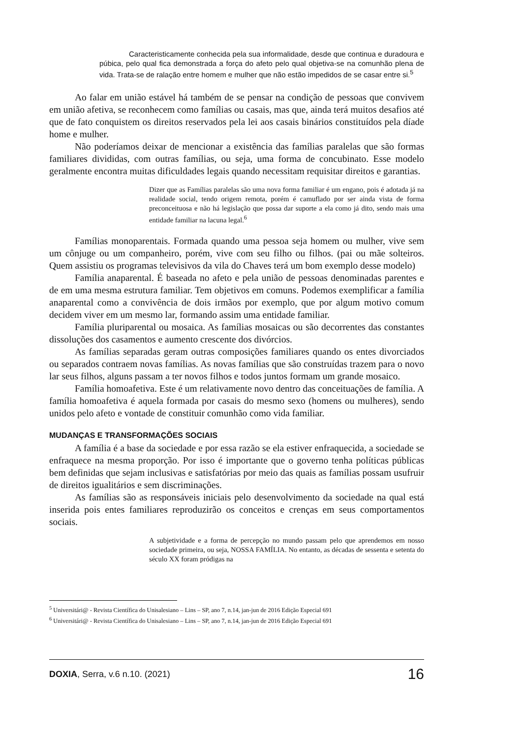Caracteristicamente conhecida pela sua informalidade, desde que continua e duradoura e púbica, pelo qual fica demonstrada a força do afeto pelo qual objetiva-se na comunhão plena de vida. Trata-se de ralação entre homem e mulher que não estão impedidos de se casar entre si.<sup>5</sup>
Ao falar em união estável há também de se pensar na condição de pessoas que convivem em união afetiva, se reconhecem como famílias ou casais, mas que, ainda terá muitos desafios até que de fato conquistem os direitos reservados pela lei aos casais binários constituídos pela díade home e mulher.
Não poderíamos deixar de mencionar a existência das famílias paralelas que são formas familiares divididas, com outras famílias, ou seja, uma forma de concubinato. Esse modelo geralmente encontra muitas dificuldades legais quando necessitam requisitar direitos e garantias.
Dizer que as Famílias paralelas são uma nova forma familiar é um engano, pois é adotada já na realidade social, tendo origem remota, porém é camuflado por ser ainda vista de forma preconceituosa e não há legislação que possa dar suporte a ela como já dito, sendo mais uma entidade familiar na lacuna legal.<sup>6</sup>
Famílias monoparentais. Formada quando uma pessoa seja homem ou mulher, vive sem um cônjuge ou um companheiro, porém, vive com seu filho ou filhos. (pai ou mãe solteiros. Quem assistiu os programas televisivos da vila do Chaves terá um bom exemplo desse modelo)
Família anaparental. É baseada no afeto e pela união de pessoas denominadas parentes e de em uma mesma estrutura familiar. Tem objetivos em comuns. Podemos exemplificar a família anaparental como a convivência de dois irmãos por exemplo, que por algum motivo comum decidem viver em um mesmo lar, formando assim uma entidade familiar.
Família pluriparental ou mosaica. As famílias mosaicas ou são decorrentes das constantes dissoluções dos casamentos e aumento crescente dos divórcios.
As famílias separadas geram outras composições familiares quando os entes divorciados ou separados contraem novas famílias. As novas famílias que são construídas trazem para o novo lar seus filhos, alguns passam a ter novos filhos e todos juntos formam um grande mosaico.
Família homoafetiva. Este é um relativamente novo dentro das conceituações de família. A família homoafetiva é aquela formada por casais do mesmo sexo (homens ou mulheres), sendo unidos pelo afeto e vontade de constituir comunhão como vida familiar.
MUDANÇAS E TRANSFORMAÇÕES SOCIAIS
A família é a base da sociedade e por essa razão se ela estiver enfraquecida, a sociedade se enfraquece na mesma proporção. Por isso é importante que o governo tenha políticas públicas bem definidas que sejam inclusivas e satisfatórias por meio das quais as famílias possam usufruir de direitos igualitários e sem discriminações.
As famílias são as responsáveis iniciais pelo desenvolvimento da sociedade na qual está inserida pois entes familiares reproduzirão os conceitos e crenças em seus comportamentos sociais.
A subjetividade e a forma de percepção no mundo passam pelo que aprendemos em nosso sociedade primeira, ou seja, NOSSA FAMÍLIA. No entanto, as décadas de sessenta e setenta do século XX foram pródigas na
<sup>5</sup> Universitári@ - Revista Científica do Unisalesiano – Lins – SP, ano 7, n.14, jan-jun de 2016 Edição Especial 691
<sup>6</sup> Universitári@ - Revista Científica do Unisalesiano – Lins – SP, ano 7, n.14, jan-jun de 2016 Edição Especial 691
DOXIA, Serra, v.6 n.10. (2021) 16